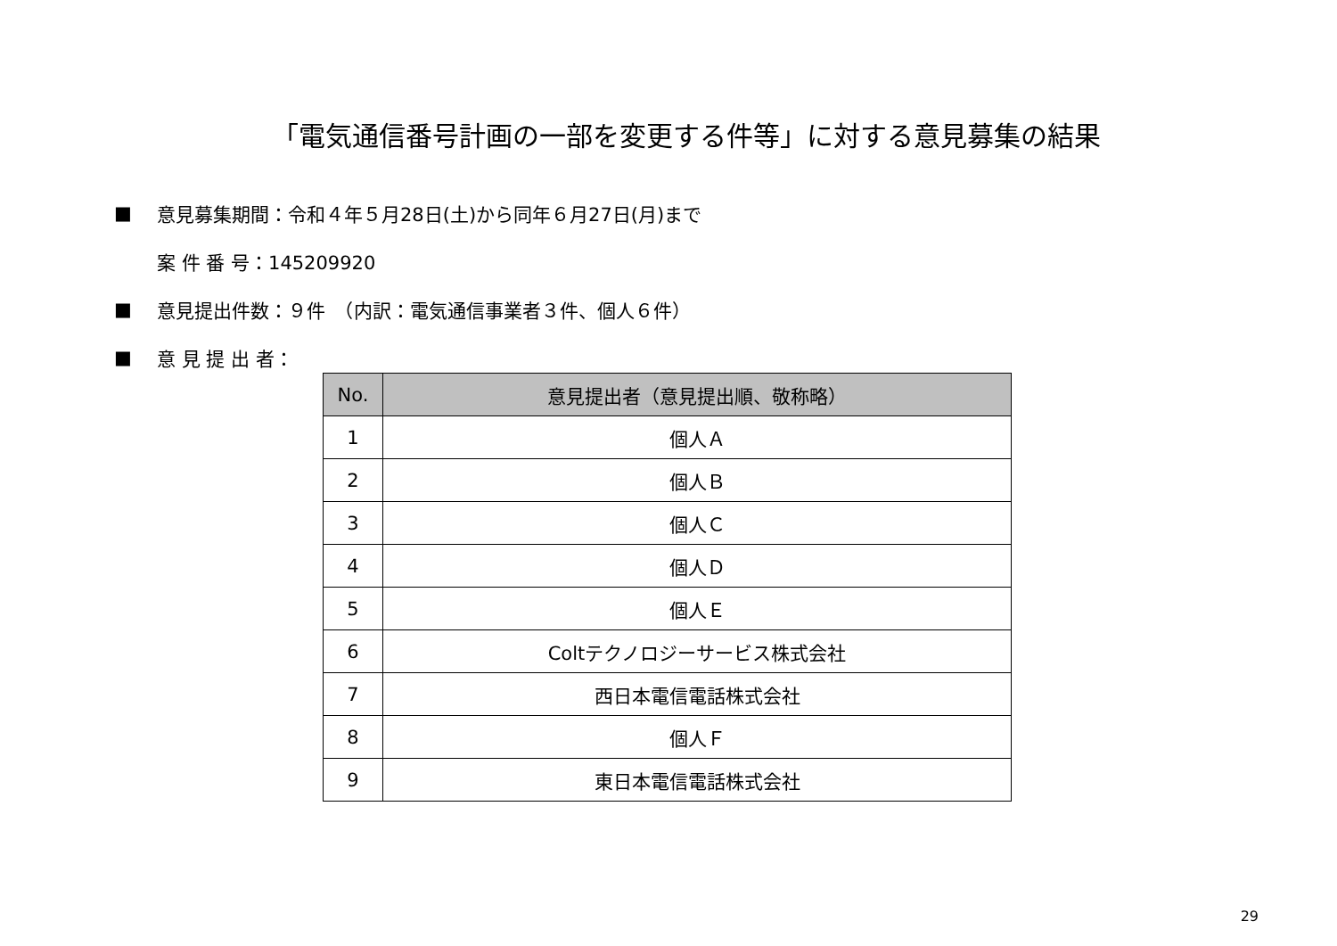「電気通信番号計画の一部を変更する件等」に対する意見募集の結果
■ 意見募集期間：令和４年５月28日(土)から同年６月27日(月)まで
案 件 番 号：145209920
■ 意見提出件数：９件　（内訳：電気通信事業者３件、個人６件）
■ 意 見 提 出 者：
| No. | 意見提出者（意見提出順、敬称略） |
| --- | --- |
| 1 | 個人Ａ |
| 2 | 個人Ｂ |
| 3 | 個人Ｃ |
| 4 | 個人Ｄ |
| 5 | 個人Ｅ |
| 6 | Coltテクノロジーサービス株式会社 |
| 7 | 西日本電信電話株式会社 |
| 8 | 個人Ｆ |
| 9 | 東日本電信電話株式会社 |
29